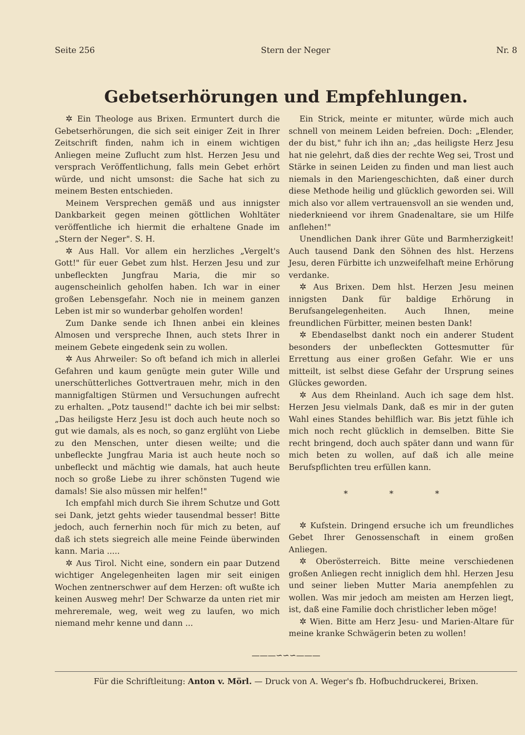Seite 256 Stern der Neger Nr. 8
Gebetserhörungen und Empfehlungen.
✲ Ein Theologe aus Brixen. Ermuntert durch die Gebetserhörungen, die sich seit einiger Zeit in Ihrer Zeitschrift finden, nahm ich in einem wichtigen Anliegen meine Zuflucht zum hlst. Herzen Jesu und versprach Veröffentlichung, falls mein Gebet erhört würde, und nicht umsonst: die Sache hat sich zu meinem Besten entschieden.
Meinem Versprechen gemäß und aus innigster Dankbarkeit gegen meinen göttlichen Wohltäter veröffentliche ich hiermit die erhaltene Gnade im „Stern der Neger". S. H.
✲ Aus Hall. Vor allem ein herzliches „Vergelt's Gott!" für euer Gebet zum hlst. Herzen Jesu und zur unbefleckten Jungfrau Maria, die mir so augenscheinlich geholfen haben. Ich war in einer großen Lebensgefahr. Noch nie in meinem ganzen Leben ist mir so wunderbar geholfen worden!
Zum Danke sende ich Ihnen anbei ein kleines Almosen und verspreche Ihnen, auch stets Ihrer in meinem Gebete eingedenk sein zu wollen.
✲ Aus Ahrweiler: So oft befand ich mich in allerlei Gefahren und kaum genügte mein guter Wille und unerschütterliches Gottvertrauen mehr, mich in den mannigfaltigen Stürmen und Versuchungen aufrecht zu erhalten. „Potz tausend!" dachte ich bei mir selbst: „Das heiligste Herz Jesu ist doch auch heute noch so gut wie damals, als es noch, so ganz erglüht von Liebe zu den Menschen, unter diesen weilte; und die unbefleckte Jungfrau Maria ist auch heute noch so unbefleckt und mächtig wie damals, hat auch heute noch so große Liebe zu ihrer schönsten Tugend wie damals! Sie also müssen mir helfen!"
Ich empfahl mich durch Sie ihrem Schutze und Gott sei Dank, jetzt gehts wieder tausendmal besser! Bitte jedoch, auch fernerhin noch für mich zu beten, auf daß ich stets siegreich alle meine Feinde überwinden kann. Maria .....
✲ Aus Tirol. Nicht eine, sondern ein paar Dutzend wichtiger Angelegenheiten lagen mir seit einigen Wochen zentnerschwer auf dem Herzen: oft wußte ich keinen Ausweg mehr! Der Schwarze da unten riet mir mehreremale, weg, weit weg zu laufen, wo mich niemand mehr kenne und dann ...
Ein Strick, meinte er mitunter, würde mich auch schnell von meinem Leiden befreien. Doch: „Elender, der du bist," fuhr ich ihn an; „das heiligste Herz Jesu hat nie gelehrt, daß dies der rechte Weg sei, Trost und Stärke in seinen Leiden zu finden und man liest auch niemals in den Mariengeschichten, daß einer durch diese Methode heilig und glücklich geworden sei. Will mich also vor allem vertrauensvoll an sie wenden und, niederknieend vor ihrem Gnadenaltare, sie um Hilfe anflehen!"
Unendlichen Dank ihrer Güte und Barmherzigkeit! Auch tausend Dank den Söhnen des hlst. Herzens Jesu, deren Fürbitte ich unzweifelhaft meine Erhörung verdanke.
✲ Aus Brixen. Dem hlst. Herzen Jesu meinen innigsten Dank für baldige Erhörung in Berufsangelegenheiten. Auch Ihnen, meine freundlichen Fürbitter, meinen besten Dank!
✲ Ebendaselbst dankt noch ein anderer Student besonders der unbefleckten Gottesmutter für Errettung aus einer großen Gefahr. Wie er uns mitteilt, ist selbst diese Gefahr der Ursprung seines Glückes geworden.
✲ Aus dem Rheinland. Auch ich sage dem hlst. Herzen Jesu vielmals Dank, daß es mir in der guten Wahl eines Standes behilflich war. Bis jetzt fühle ich mich noch recht glücklich in demselben. Bitte Sie recht bringend, doch auch später dann und wann für mich beten zu wollen, auf daß ich alle meine Berufspflichten treu erfüllen kann.
* * *
✲ Kufstein. Dringend ersuche ich um freundliches Gebet Ihrer Genossenschaft in einem großen Anliegen.
✲ Oberösterreich. Bitte meine verschiedenen großen Anliegen recht inniglich dem hhl. Herzen Jesu und seiner lieben Mutter Maria anempfehlen zu wollen. Was mir jedoch am meisten am Herzen liegt, ist, daß eine Familie doch christlicher leben möge!
✲ Wien. Bitte am Herz Jesu- und Marien-Altare für meine kranke Schwägerin beten zu wollen!
———∽∽∽———
Für die Schriftleitung: Anton v. Mörl. — Druck von A. Weger's fb. Hofbuchdruckerei, Brixen.